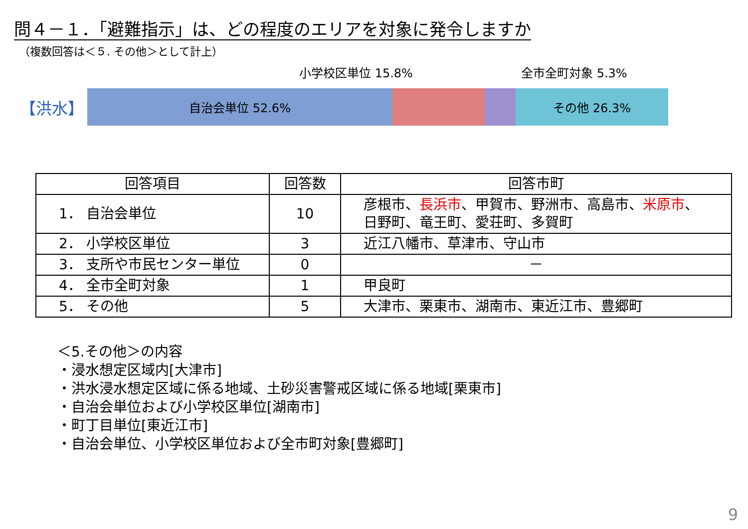問４－１．「避難指示」は、どの程度のエリアを対象に発令しますか
（複数回答は＜５. その他＞として計上）
【洪水】
小学校区単位 15.8% 全市全町対象 5.3%
自治会単位 52.6% その他 26.3%
| 回答項目 | 回答数 | 回答市町 |
| --- | --- | --- |
| 1． 自治会単位 | 10 | 彦根市、 長浜市 、甲賀市、野洲市、高島市、 米原市 、 日野町、竜王町、愛荘町、多賀町 |
| 2． 小学校区単位 | 3 | 近江八幡市、草津市、守山市 |
| 3． 支所や市民センター単位 | 0 | － |
| 4． 全市全町対象 | 1 | 甲良町 |
| 5． その他 | 5 | 大津市、栗東市、湖南市、東近江市、豊郷町 |
＜5.その他＞の内容
・浸水想定区域内[大津市]
・洪水浸水想定区域に係る地域、土砂災害警戒区域に係る地域[栗東市]
・自治会単位および小学校区単位[湖南市]
・町丁目単位[東近江市]
・自治会単位、小学校区単位および全市町対象[豊郷町]
9